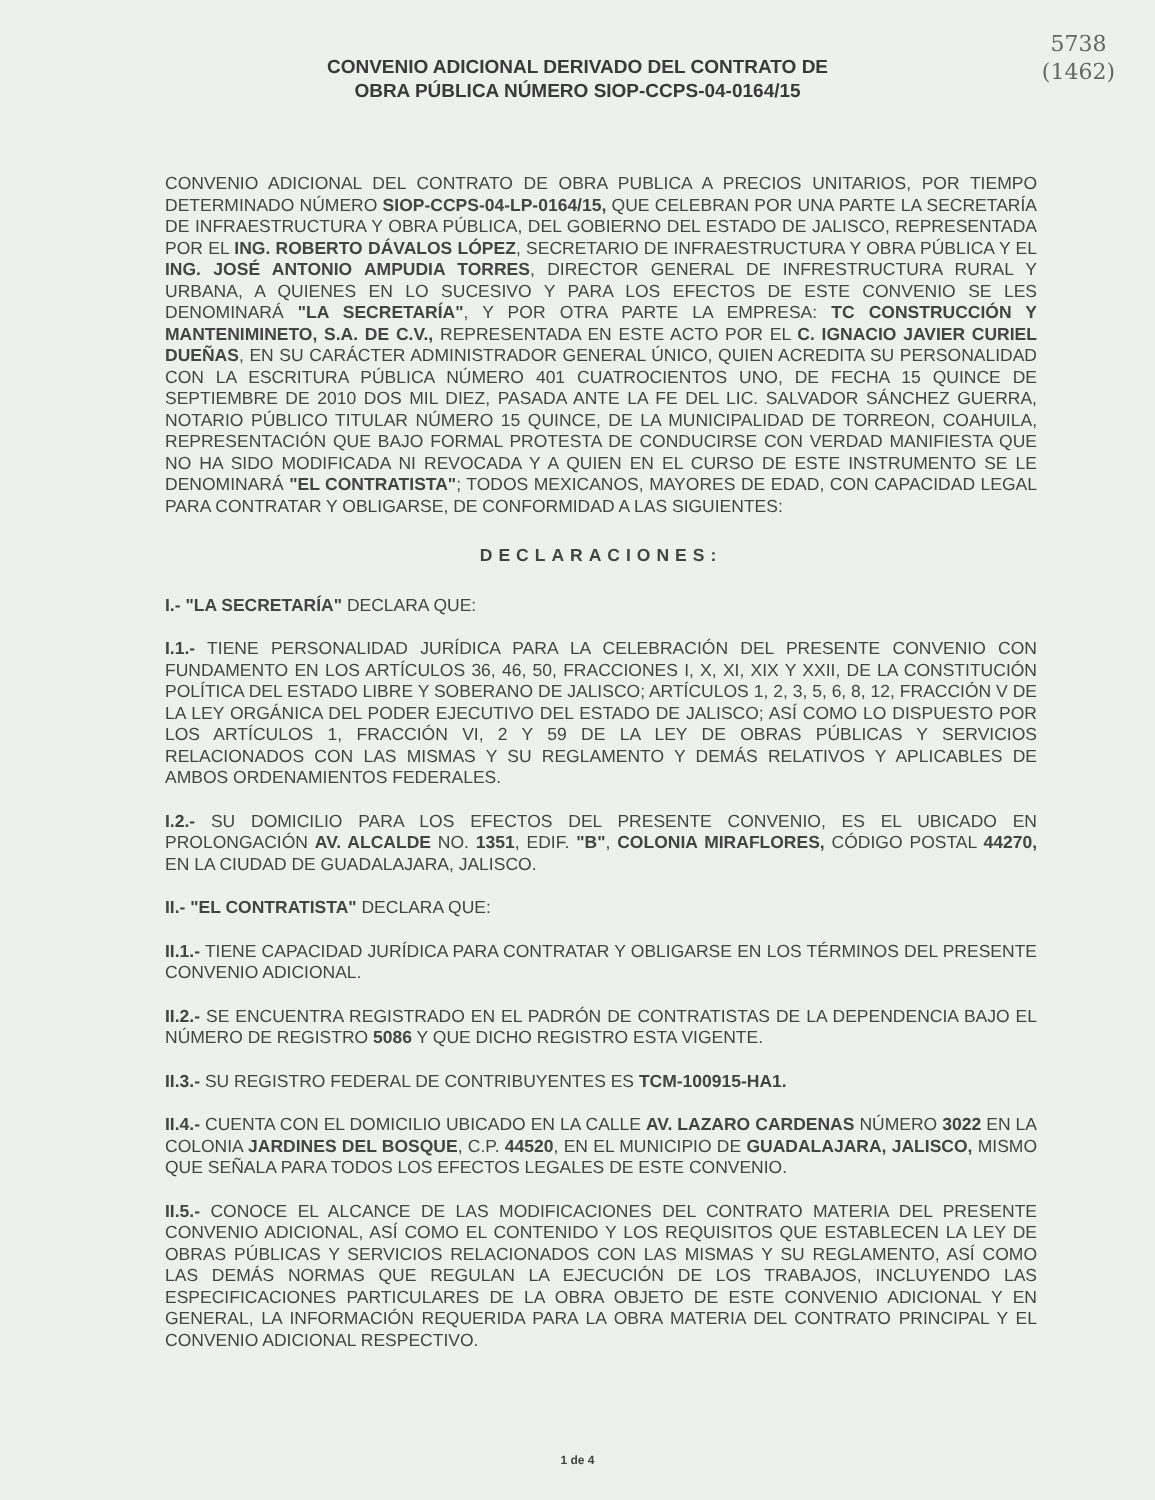5738
(1462)
CONVENIO ADICIONAL DERIVADO DEL CONTRATO DE
OBRA PÚBLICA NÚMERO SIOP-CCPS-04-0164/15
CONVENIO ADICIONAL DEL CONTRATO DE OBRA PUBLICA A PRECIOS UNITARIOS, POR TIEMPO DETERMINADO NÚMERO SIOP-CCPS-04-LP-0164/15, QUE CELEBRAN POR UNA PARTE LA SECRETARÍA DE INFRAESTRUCTURA Y OBRA PÚBLICA, DEL GOBIERNO DEL ESTADO DE JALISCO, REPRESENTADA POR EL ING. ROBERTO DÁVALOS LÓPEZ, SECRETARIO DE INFRAESTRUCTURA Y OBRA PÚBLICA Y EL ING. JOSÉ ANTONIO AMPUDIA TORRES, DIRECTOR GENERAL DE INFRESTRUCTURA RURAL Y URBANA, A QUIENES EN LO SUCESIVO Y PARA LOS EFECTOS DE ESTE CONVENIO SE LES DENOMINARÁ "LA SECRETARÍA", Y POR OTRA PARTE LA EMPRESA: TC CONSTRUCCIÓN Y MANTENIMINETO, S.A. DE C.V., REPRESENTADA EN ESTE ACTO POR EL C. IGNACIO JAVIER CURIEL DUEÑAS, EN SU CARÁCTER ADMINISTRADOR GENERAL ÚNICO, QUIEN ACREDITA SU PERSONALIDAD CON LA ESCRITURA PÚBLICA NÚMERO 401 CUATROCIENTOS UNO, DE FECHA 15 QUINCE DE SEPTIEMBRE DE 2010 DOS MIL DIEZ, PASADA ANTE LA FE DEL LIC. SALVADOR SÁNCHEZ GUERRA, NOTARIO PÚBLICO TITULAR NÚMERO 15 QUINCE, DE LA MUNICIPALIDAD DE TORREON, COAHUILA, REPRESENTACIÓN QUE BAJO FORMAL PROTESTA DE CONDUCIRSE CON VERDAD MANIFIESTA QUE NO HA SIDO MODIFICADA NI REVOCADA Y A QUIEN EN EL CURSO DE ESTE INSTRUMENTO SE LE DENOMINARÁ "EL CONTRATISTA"; TODOS MEXICANOS, MAYORES DE EDAD, CON CAPACIDAD LEGAL PARA CONTRATAR Y OBLIGARSE, DE CONFORMIDAD A LAS SIGUIENTES:
DECLARACIONES:
I.- "LA SECRETARÍA" DECLARA QUE:
I.1.- TIENE PERSONALIDAD JURÍDICA PARA LA CELEBRACIÓN DEL PRESENTE CONVENIO CON FUNDAMENTO EN LOS ARTÍCULOS 36, 46, 50, FRACCIONES I, X, XI, XIX Y XXII, DE LA CONSTITUCIÓN POLÍTICA DEL ESTADO LIBRE Y SOBERANO DE JALISCO; ARTÍCULOS 1, 2, 3, 5, 6, 8, 12, FRACCIÓN V DE LA LEY ORGÁNICA DEL PODER EJECUTIVO DEL ESTADO DE JALISCO; ASÍ COMO LO DISPUESTO POR LOS ARTÍCULOS 1, FRACCIÓN VI, 2 Y 59 DE LA LEY DE OBRAS PÚBLICAS Y SERVICIOS RELACIONADOS CON LAS MISMAS Y SU REGLAMENTO Y DEMÁS RELATIVOS Y APLICABLES DE AMBOS ORDENAMIENTOS FEDERALES.
I.2.- SU DOMICILIO PARA LOS EFECTOS DEL PRESENTE CONVENIO, ES EL UBICADO EN PROLONGACIÓN AV. ALCALDE NO. 1351, EDIF. "B", COLONIA MIRAFLORES, CÓDIGO POSTAL 44270, EN LA CIUDAD DE GUADALAJARA, JALISCO.
II.- "EL CONTRATISTA" DECLARA QUE:
II.1.- TIENE CAPACIDAD JURÍDICA PARA CONTRATAR Y OBLIGARSE EN LOS TÉRMINOS DEL PRESENTE CONVENIO ADICIONAL.
II.2.- SE ENCUENTRA REGISTRADO EN EL PADRÓN DE CONTRATISTAS DE LA DEPENDENCIA BAJO EL NÚMERO DE REGISTRO 5086 Y QUE DICHO REGISTRO ESTA VIGENTE.
II.3.- SU REGISTRO FEDERAL DE CONTRIBUYENTES ES TCM-100915-HA1.
II.4.- CUENTA CON EL DOMICILIO UBICADO EN LA CALLE AV. LAZARO CARDENAS NÚMERO 3022 EN LA COLONIA JARDINES DEL BOSQUE, C.P. 44520, EN EL MUNICIPIO DE GUADALAJARA, JALISCO, MISMO QUE SEÑALA PARA TODOS LOS EFECTOS LEGALES DE ESTE CONVENIO.
II.5.- CONOCE EL ALCANCE DE LAS MODIFICACIONES DEL CONTRATO MATERIA DEL PRESENTE CONVENIO ADICIONAL, ASÍ COMO EL CONTENIDO Y LOS REQUISITOS QUE ESTABLECEN LA LEY DE OBRAS PÚBLICAS Y SERVICIOS RELACIONADOS CON LAS MISMAS Y SU REGLAMENTO, ASÍ COMO LAS DEMÁS NORMAS QUE REGULAN LA EJECUCIÓN DE LOS TRABAJOS, INCLUYENDO LAS ESPECIFICACIONES PARTICULARES DE LA OBRA OBJETO DE ESTE CONVENIO ADICIONAL Y EN GENERAL, LA INFORMACIÓN REQUERIDA PARA LA OBRA MATERIA DEL CONTRATO PRINCIPAL Y EL CONVENIO ADICIONAL RESPECTIVO.
1 de 4